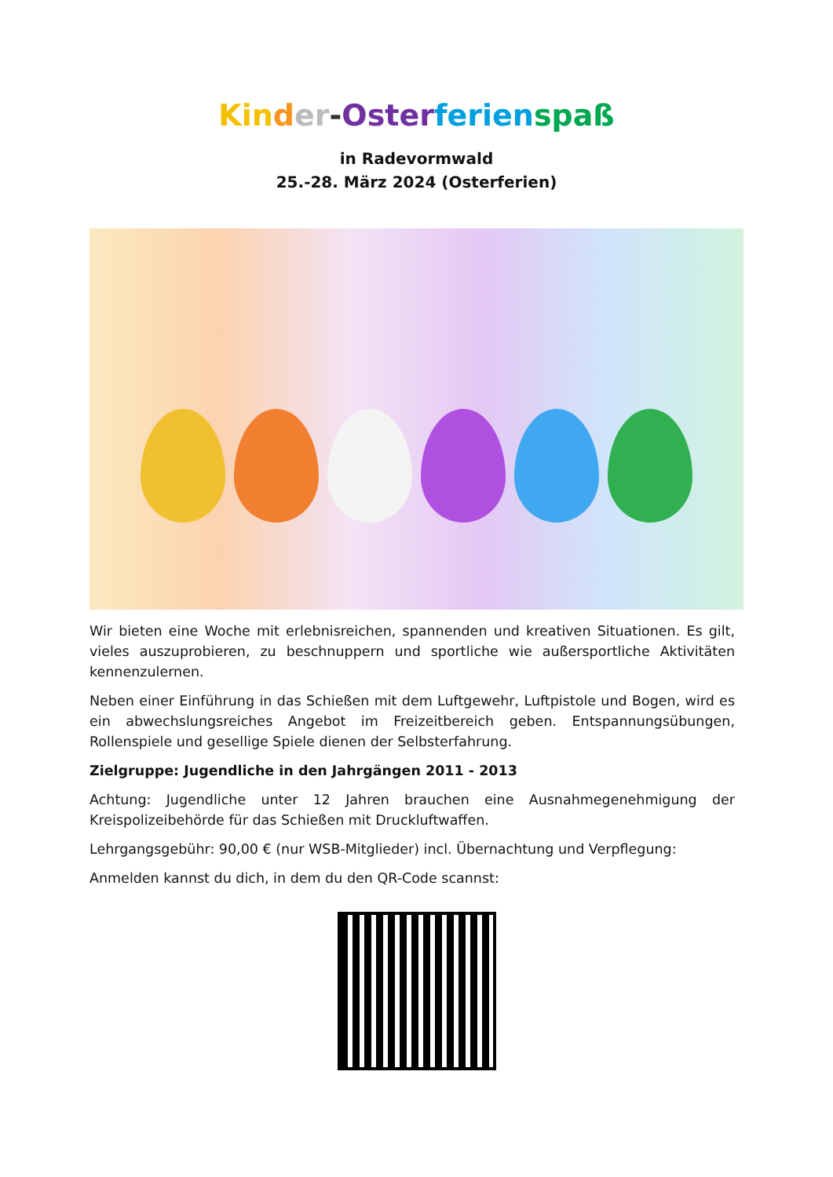Kin der-Oster ferien spaß
in Radevormwald
25.-28. März 2024 (Osterferien)
Wir bieten eine Woche mit erlebnisreichen, spannenden und kreativen Situationen. Es gilt, vieles auszuprobieren, zu beschnuppern und sportliche wie außersportliche Aktivitäten kennenzulernen.
Neben einer Einführung in das Schießen mit dem Luftgewehr, Luftpistole und Bogen, wird es ein abwechslungsreiches Angebot im Freizeitbereich geben. Entspannungsübungen, Rollenspiele und gesellige Spiele dienen der Selbsterfahrung.
Zielgruppe: Jugendliche in den Jahrgängen 2011 - 2013
Achtung: Jugendliche unter 12 Jahren brauchen eine Ausnahmegenehmigung der Kreispolizeibehörde für das Schießen mit Druckluftwaffen.
Lehrgangsgebühr: 90,00 € (nur WSB-Mitglieder) incl. Übernachtung und Verpflegung:
Anmelden kannst du dich, in dem du den QR-Code scannst: